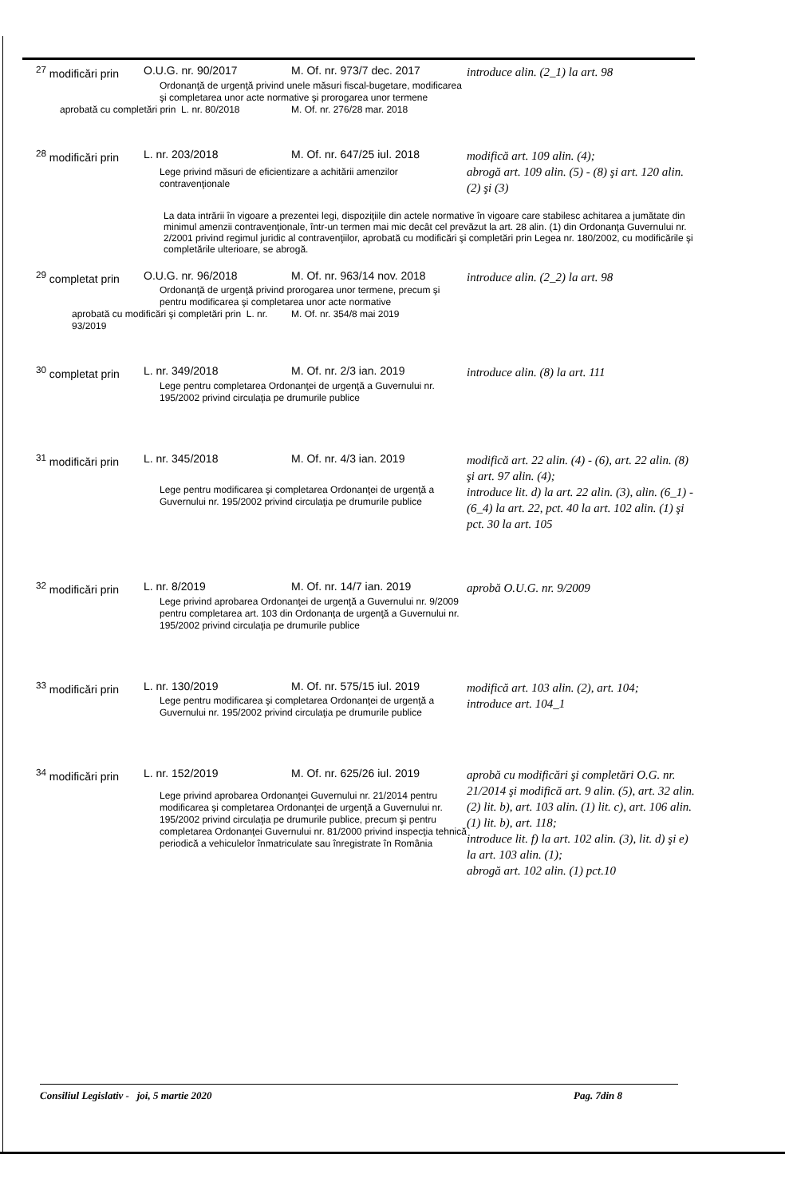| <sup>27</sup> modificări prin | O.U.G. nr. 90/2017 | M. Of. nr. 973/7 dec. 2017 | introduce alin. (2_1) la art. 98 |
| | Ordonanţă de urgenţă privind unele măsuri fiscal-bugetare, modificarea şi completarea unor acte normative şi prorogarea unor termene | | |
| aprobată cu completări prin L. nr. 80/2018 | | M. Of. nr. 276/28 mar. 2018 | |
| <sup>28</sup> modificări prin | L. nr. 203/2018 | M. Of. nr. 647/25 iul. 2018 | modifică art. 109 alin. (4); abrogă art. 109 alin. (5) - (8) şi art. 120 alin. (2) şi (3) |
| | Lege privind măsuri de eficientizare a achitării amenzilor contravenţionale | | |
| La data intrării în vigoare a prezentei legi, dispoziţiile din actele normative în vigoare care stabilesc achitarea a jumătate din minimul amenzii contravenţionale, într-un termen mai mic decât cel prevăzut la art. 28 alin. (1) din Ordonanţa Guvernului nr. 2/2001 privind regimul juridic al contravenţiilor, aprobată cu modificări şi completări prin Legea nr. 180/2002, cu modificările şi completările ulterioare, se abrogă. | | | |
| <sup>29</sup> completat prin | O.U.G. nr. 96/2018 | M. Of. nr. 963/14 nov. 2018 | introduce alin. (2_2) la art. 98 |
| | Ordonanţă de urgenţă privind prorogarea unor termene, precum şi pentru modificarea şi completarea unor acte normative | | |
| aprobată cu modificări şi completări prin L. nr. 93/2019 | | M. Of. nr. 354/8 mai 2019 | |
| <sup>30</sup> completat prin | L. nr. 349/2018 | M. Of. nr. 2/3 ian. 2019 | introduce alin. (8) la art. 111 |
| | Lege pentru completarea Ordonanţei de urgenţă a Guvernului nr. 195/2002 privind circulaţia pe drumurile publice | | |
| <sup>31</sup> modificări prin | L. nr. 345/2018 | M. Of. nr. 4/3 ian. 2019 | modifică art. 22 alin. (4) - (6), art. 22 alin. (8) şi art. 97 alin. (4); introduce lit. d) la art. 22 alin. (3), alin. (6_1) - (6_4) la art. 22, pct. 40 la art. 102 alin. (1) şi pct. 30 la art. 105 |
| | Lege pentru modificarea şi completarea Ordonanţei de urgenţă a Guvernului nr. 195/2002 privind circulaţia pe drumurile publice | | |
| <sup>32</sup> modificări prin | L. nr. 8/2019 | M. Of. nr. 14/7 ian. 2019 | aprobă O.U.G. nr. 9/2009 |
| | Lege privind aprobarea Ordonanţei de urgenţă a Guvernului nr. 9/2009 pentru completarea art. 103 din Ordonanţa de urgenţă a Guvernului nr. 195/2002 privind circulaţia pe drumurile publice | | |
| <sup>33</sup> modificări prin | L. nr. 130/2019 | M. Of. nr. 575/15 iul. 2019 | modifică art. 103 alin. (2), art. 104; introduce art. 104_1 |
| | Lege pentru modificarea şi completarea Ordonanţei de urgenţă a Guvernului nr. 195/2002 privind circulaţia pe drumurile publice | | |
| <sup>34</sup> modificări prin | L. nr. 152/2019 | M. Of. nr. 625/26 iul. 2019 | aprobă cu modificări şi completări O.G. nr. 21/2014 şi modifică art. 9 alin. (5), art. 32 alin. (2) lit. b), art. 103 alin. (1) lit. c), art. 106 alin. (1) lit. b), art. 118; introduce lit. f) la art. 102 alin. (3), lit. d) şi e) la art. 103 alin. (1); abrogă art. 102 alin. (1) pct.10 |
| | Lege privind aprobarea Ordonanţei Guvernului nr. 21/2014 pentru modificarea şi completarea Ordonanţei de urgenţă a Guvernului nr. 195/2002 privind circulaţia pe drumurile publice, precum şi pentru completarea Ordonanţei Guvernului nr. 81/2000 privind inspecţia tehnică periodică a vehiculelor înmatriculate sau înregistrate în România | | |
Consiliul Legislativ - joi, 5 martie 2020 Pag. 7din 8